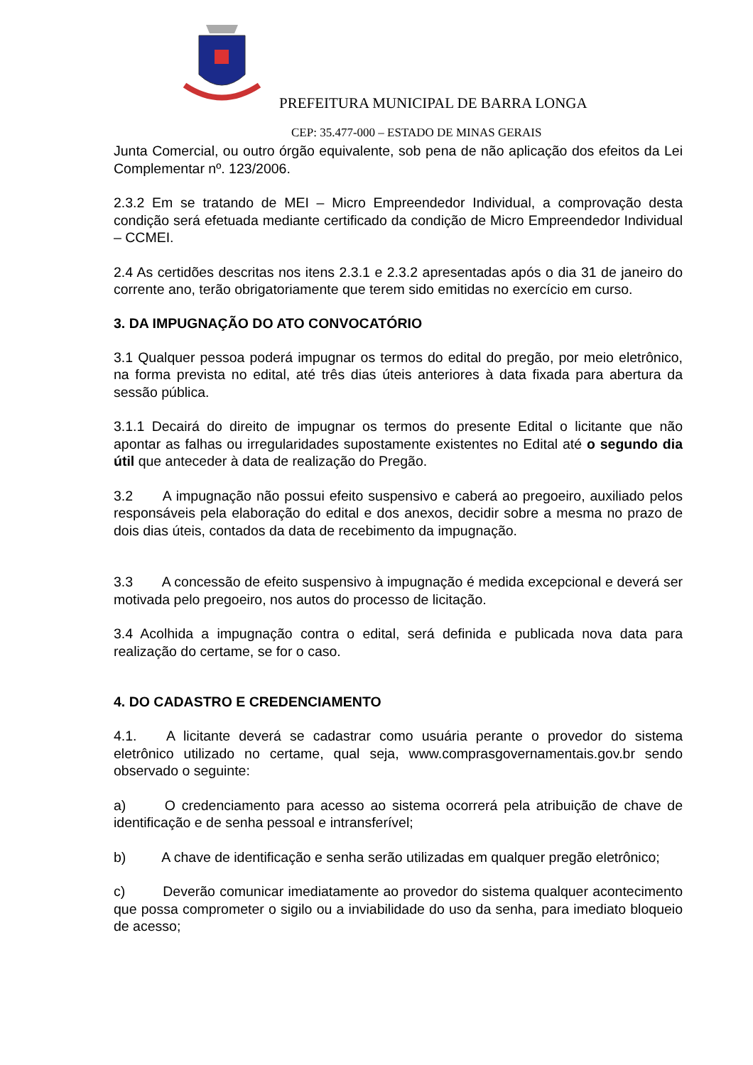PREFEITURA MUNICIPAL DE BARRA LONGA
CEP: 35.477-000 – ESTADO DE MINAS GERAIS
Junta Comercial, ou outro órgão equivalente, sob pena de não aplicação dos efeitos da Lei Complementar nº. 123/2006.
2.3.2 Em se tratando de MEI – Micro Empreendedor Individual, a comprovação desta condição será efetuada mediante certificado da condição de Micro Empreendedor Individual – CCMEI.
2.4 As certidões descritas nos itens 2.3.1 e 2.3.2 apresentadas após o dia 31 de janeiro do corrente ano, terão obrigatoriamente que terem sido emitidas no exercício em curso.
3. DA IMPUGNAÇÃO DO ATO CONVOCATÓRIO
3.1 Qualquer pessoa poderá impugnar os termos do edital do pregão, por meio eletrônico, na forma prevista no edital, até três dias úteis anteriores à data fixada para abertura da sessão pública.
3.1.1 Decairá do direito de impugnar os termos do presente Edital o licitante que não apontar as falhas ou irregularidades supostamente existentes no Edital até o segundo dia útil que anteceder à data de realização do Pregão.
3.2 A impugnação não possui efeito suspensivo e caberá ao pregoeiro, auxiliado pelos responsáveis pela elaboração do edital e dos anexos, decidir sobre a mesma no prazo de dois dias úteis, contados da data de recebimento da impugnação.
3.3 A concessão de efeito suspensivo à impugnação é medida excepcional e deverá ser motivada pelo pregoeiro, nos autos do processo de licitação.
3.4 Acolhida a impugnação contra o edital, será definida e publicada nova data para realização do certame, se for o caso.
4. DO CADASTRO E CREDENCIAMENTO
4.1. A licitante deverá se cadastrar como usuária perante o provedor do sistema eletrônico utilizado no certame, qual seja, www.comprasgovernamentais.gov.br sendo observado o seguinte:
a) O credenciamento para acesso ao sistema ocorrerá pela atribuição de chave de identificação e de senha pessoal e intransferível;
b) A chave de identificação e senha serão utilizadas em qualquer pregão eletrônico;
c) Deverão comunicar imediatamente ao provedor do sistema qualquer acontecimento que possa comprometer o sigilo ou a inviabilidade do uso da senha, para imediato bloqueio de acesso;